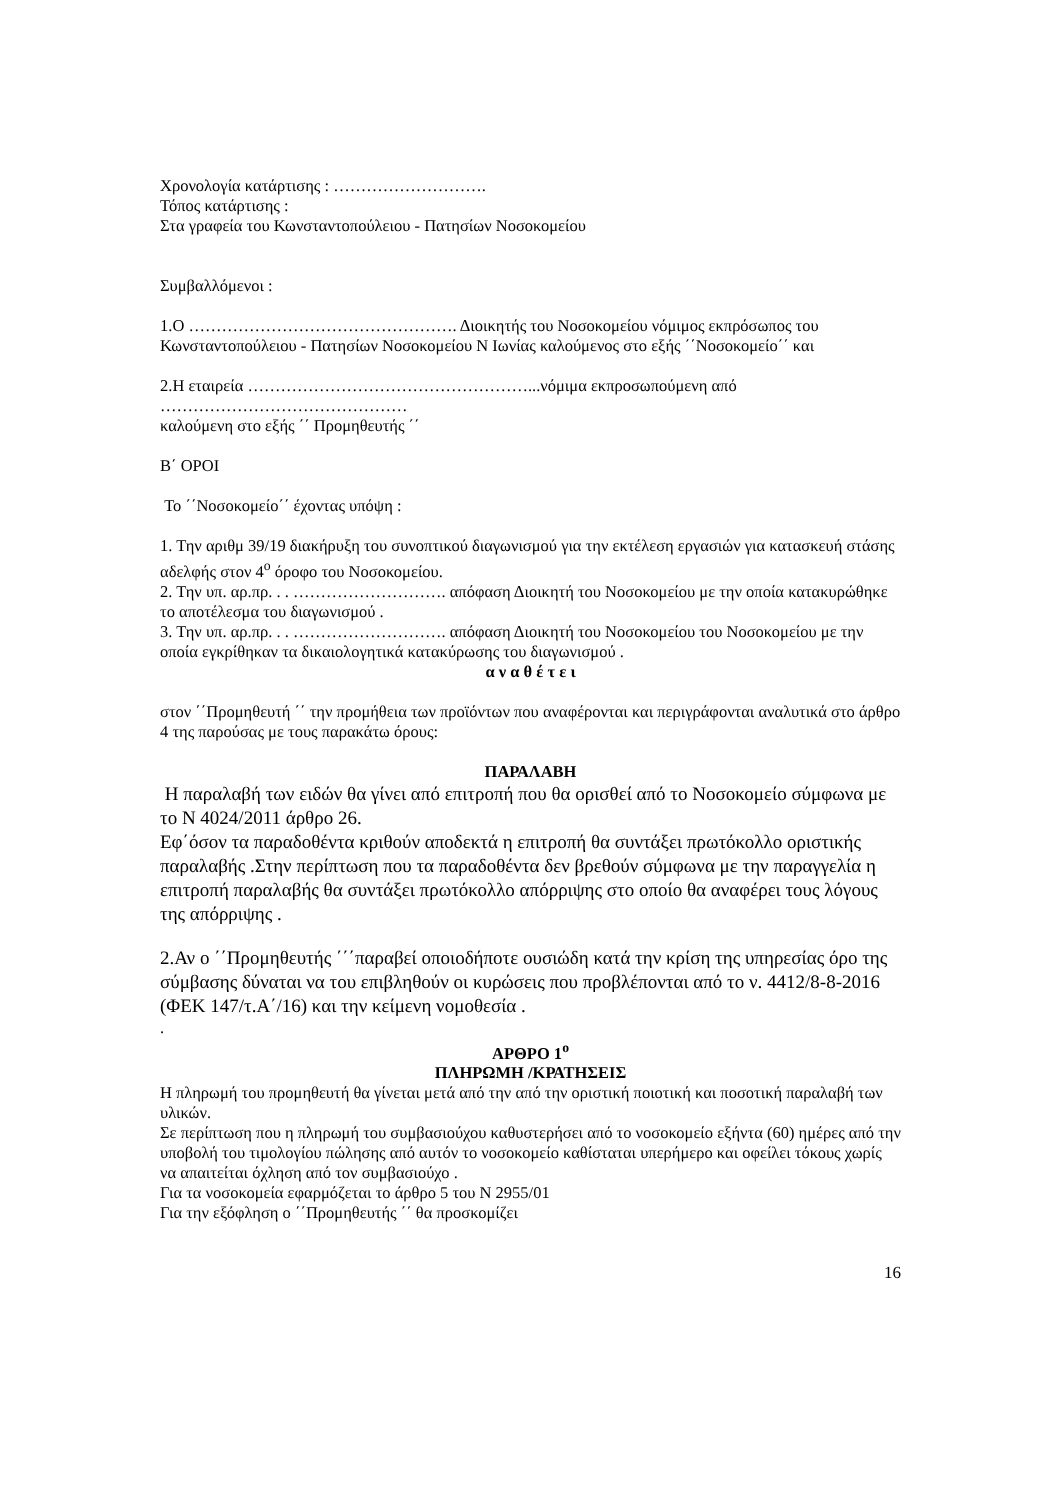Χρονολογία κατάρτισης : ……………………….
Τόπος κατάρτισης :
Στα γραφεία του Κωνσταντοπούλειου - Πατησίων Νοσοκομείου
Συμβαλλόμενοι :
1.Ο …………………………………………. Διοικητής του Νοσοκομείου νόμιμος εκπρόσωπος του Κωνσταντοπούλειου - Πατησίων Νοσοκομείου Ν Ιωνίας καλούμενος στο εξής ΄΄Νοσοκομείο΄΄ και
2.Η εταιρεία ……………………………………………...νόμιμα εκπροσωπούμενη από ………………………………………
καλούμενη στο εξής ΄΄ Προμηθευτής ΄΄
Β΄ ΟΡΟΙ
Το ΄΄Νοσοκομείο΄΄ έχοντας υπόψη :
1. Την αριθμ 39/19 διακήρυξη του συνοπτικού διαγωνισμού για την εκτέλεση εργασιών για κατασκευή στάσης αδελφής στον 4<sup>ο</sup> όροφο του Νοσοκομείου.
2. Την υπ. αρ.πρ. . . ………………………. απόφαση Διοικητή του Νοσοκομείου με την οποία κατακυρώθηκε το αποτέλεσμα του διαγωνισμού .
3. Την υπ. αρ.πρ. . . ………………………. απόφαση Διοικητή του Νοσοκομείου του Νοσοκομείου με την οποία εγκρίθηκαν τα δικαιολογητικά κατακύρωσης του διαγωνισμού .
α ν α θ έ τ ε ι
στον ΄΄Προμηθευτή ΄΄ την προμήθεια των προϊόντων που αναφέρονται και περιγράφονται αναλυτικά στο άρθρο 4 της παρούσας με τους παρακάτω όρους:
ΠΑΡΑΛΑΒΗ
Η παραλαβή των ειδών θα γίνει από επιτροπή που θα ορισθεί από το Νοσοκομείο σύμφωνα με το Ν 4024/2011 άρθρο 26.
Εφ΄όσον τα παραδοθέντα κριθούν αποδεκτά η επιτροπή θα συντάξει πρωτόκολλο οριστικής παραλαβής .Στην περίπτωση που τα παραδοθέντα δεν βρεθούν σύμφωνα με την παραγγελία η επιτροπή παραλαβής θα συντάξει πρωτόκολλο απόρριψης στο οποίο θα αναφέρει τους λόγους της απόρριψης .
2.Αν ο ΄΄Προμηθευτής ΄΄΄παραβεί οποιοδήποτε ουσιώδη κατά την κρίση της υπηρεσίας όρο της σύμβασης δύναται να του επιβληθούν οι κυρώσεις που προβλέπονται από το ν. 4412/8-8-2016 (ΦΕΚ 147/τ.Α΄/16) και την κείμενη νομοθεσία .
.
ΑΡΘΡΟ 1<sup>ο</sup>
ΠΛΗΡΩΜΗ /ΚΡΑΤΗΣΕΙΣ
Η πληρωμή του προμηθευτή θα γίνεται μετά από την από την οριστική ποιοτική και ποσοτική παραλαβή των υλικών.
Σε περίπτωση που η πληρωμή του συμβασιούχου καθυστερήσει από το νοσοκομείο εξήντα (60) ημέρες από την υποβολή του τιμολογίου πώλησης από αυτόν το νοσοκομείο καθίσταται υπερήμερο και οφείλει τόκους χωρίς να απαιτείται όχληση από τον συμβασιούχο .
Για τα νοσοκομεία εφαρμόζεται το άρθρο 5 του Ν 2955/01
Για την εξόφληση ο ΄΄Προμηθευτής ΄΄ θα προσκομίζει
16